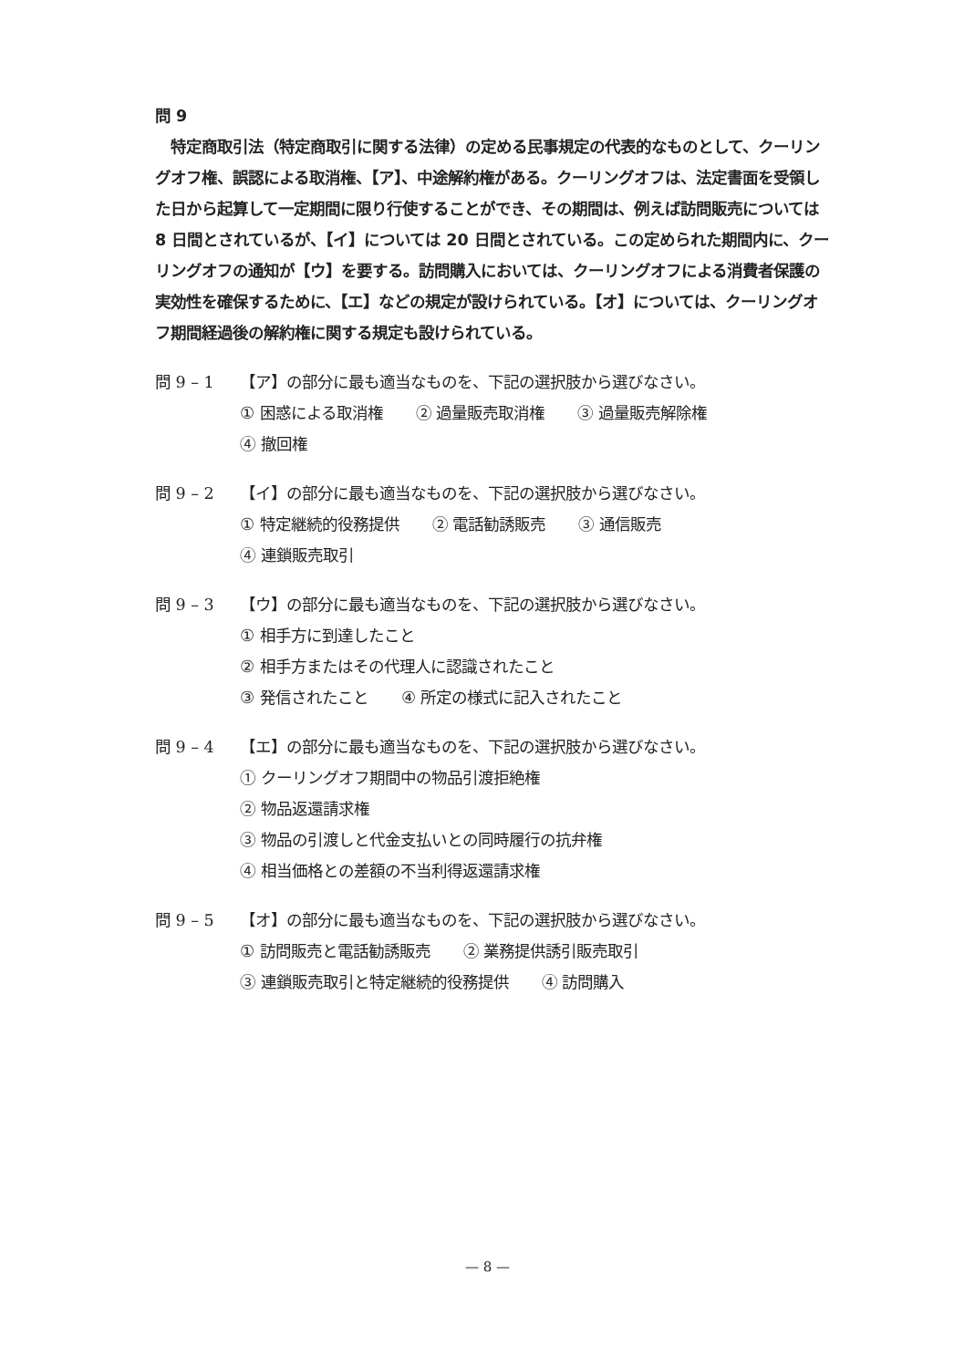問 9
　特定商取引法（特定商取引に関する法律）の定める民事規定の代表的なものとして、クーリングオフ権、誤認による取消権、【ア】、中途解約権がある。クーリングオフは、法定書面を受領した日から起算して一定期間に限り行使することができ、その期間は、例えば訪問販売については 8 日間とされているが、【イ】については 20 日間とされている。この定められた期間内に、クーリングオフの通知が【ウ】を要する。訪問購入においては、クーリングオフによる消費者保護の実効性を確保するために、【エ】などの規定が設けられている。【オ】については、クーリングオフ期間経過後の解約権に関する規定も設けられている。
問 9 – 1 【ア】の部分に最も適当なものを、下記の選択肢から選びなさい。
① 困惑による取消権 ② 過量販売取消権 ③ 過量販売解除権
④ 撤回権
問 9 – 2 【イ】の部分に最も適当なものを、下記の選択肢から選びなさい。
① 特定継続的役務提供 ② 電話勧誘販売 ③ 通信販売
④ 連鎖販売取引
問 9 – 3 【ウ】の部分に最も適当なものを、下記の選択肢から選びなさい。
① 相手方に到達したこと
② 相手方またはその代理人に認識されたこと
③ 発信されたこと ④ 所定の様式に記入されたこと
問 9 – 4 【エ】の部分に最も適当なものを、下記の選択肢から選びなさい。
① クーリングオフ期間中の物品引渡拒絶権
② 物品返還請求権
③ 物品の引渡しと代金支払いとの同時履行の抗弁権
④ 相当価格との差額の不当利得返還請求権
問 9 – 5 【オ】の部分に最も適当なものを、下記の選択肢から選びなさい。
① 訪問販売と電話勧誘販売 ② 業務提供誘引販売取引
③ 連鎖販売取引と特定継続的役務提供 ④ 訪問購入
— 8 —